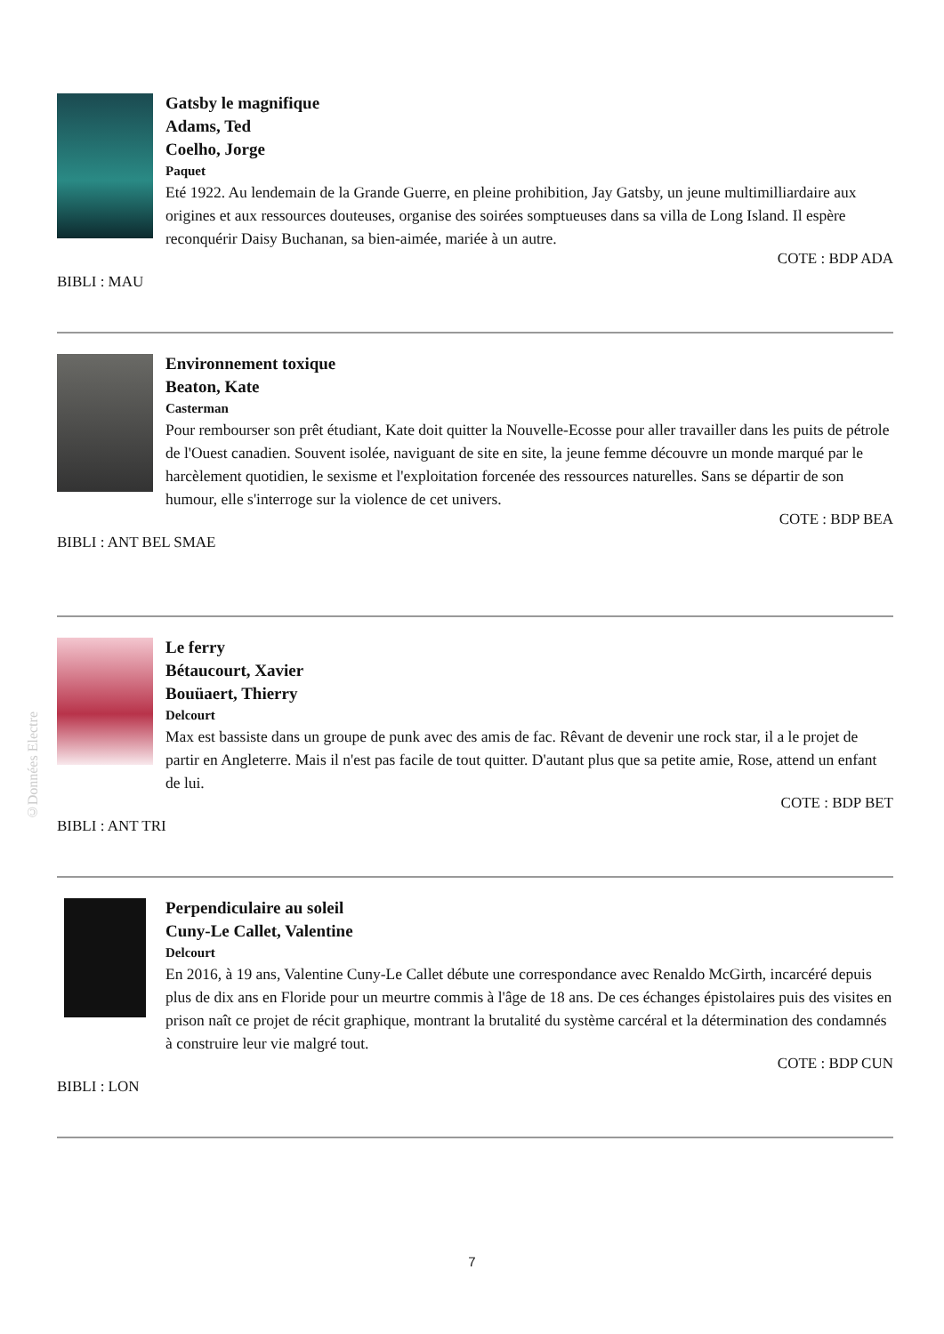Gatsby le magnifique
Adams, Ted
Coelho, Jorge
Paquet
Eté 1922. Au lendemain de la Grande Guerre, en pleine prohibition, Jay Gatsby, un jeune multimilliardaire aux origines et aux ressources douteuses, organise des soirées somptueuses dans sa villa de Long Island. Il espère reconquérir Daisy Buchanan, sa bien-aimée, mariée à un autre.
COTE : BDP ADA
BIBLI : MAU
Environnement toxique
Beaton, Kate
Casterman
Pour rembourser son prêt étudiant, Kate doit quitter la Nouvelle-Ecosse pour aller travailler dans les puits de pétrole de l'Ouest canadien. Souvent isolée, naviguant de site en site, la jeune femme découvre un monde marqué par le harcèlement quotidien, le sexisme et l'exploitation forcenée des ressources naturelles. Sans se départir de son humour, elle s'interroge sur la violence de cet univers.
COTE : BDP BEA
BIBLI : ANT BEL SMAE
Le ferry
Bétaucourt, Xavier
Bouüaert, Thierry
Delcourt
Max est bassiste dans un groupe de punk avec des amis de fac. Rêvant de devenir une rock star, il a le projet de partir en Angleterre. Mais il n'est pas facile de tout quitter. D'autant plus que sa petite amie, Rose, attend un enfant de lui.
COTE : BDP BET
BIBLI : ANT TRI
Perpendiculaire au soleil
Cuny-Le Callet, Valentine
Delcourt
En 2016, à 19 ans, Valentine Cuny-Le Callet débute une correspondance avec Renaldo McGirth, incarcéré depuis plus de dix ans en Floride pour un meurtre commis à l'âge de 18 ans. De ces échanges épistolaires puis des visites en prison naît ce projet de récit graphique, montrant la brutalité du système carcéral et la détermination des condamnés à construire leur vie malgré tout.
COTE : BDP CUN
BIBLI : LON
©Données Electre
7